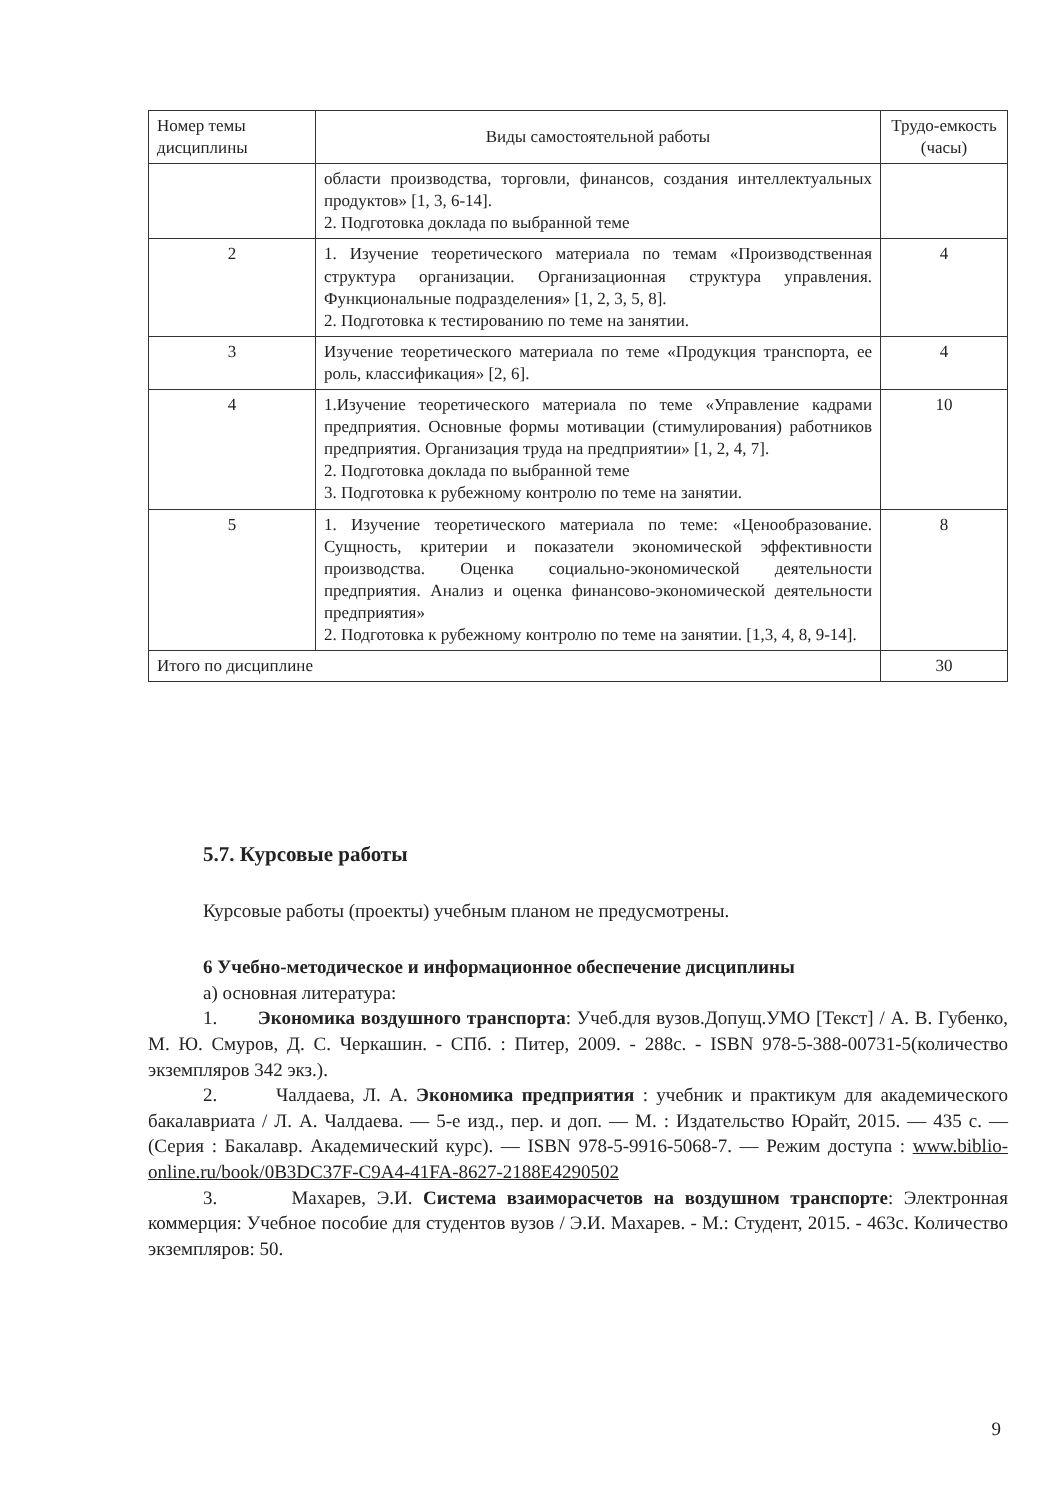| Номер темы дисциплины | Виды самостоятельной работы | Трудо-емкость (часы) |
| --- | --- | --- |
| | области производства, торговли, финансов, создания интеллектуальных продуктов» [1, 3, 6-14]. 2. Подготовка доклада по выбранной теме | |
| 2 | 1. Изучение теоретического материала по темам «Производственная структура организации. Организационная структура управления. Функциональные подразделения» [1, 2, 3, 5, 8]. 2. Подготовка к тестированию по теме на занятии. | 4 |
| 3 | Изучение теоретического материала по теме «Продукция транспорта, ее роль, классификация» [2, 6]. | 4 |
| 4 | 1.Изучение теоретического материала по теме «Управление кадрами предприятия. Основные формы мотивации (стимулирования) работников предприятия. Организация труда на предприятии» [1, 2, 4, 7]. 2. Подготовка доклада по выбранной теме 3. Подготовка к рубежному контролю по теме на занятии. | 10 |
| 5 | 1. Изучение теоретического материала по теме: «Ценообразование. Сущность, критерии и показатели экономической эффективности производства. Оценка социально-экономической деятельности предприятия. Анализ и оценка финансово-экономической деятельности предприятия» 2. Подготовка к рубежному контролю по теме на занятии. [1,3, 4, 8, 9-14]. | 8 |
| Итого по дисциплине | | 30 |
5.7. Курсовые работы
Курсовые работы (проекты) учебным планом не предусмотрены.
6 Учебно-методическое и информационное обеспечение дисциплины
а) основная литература:
1. Экономика воздушного транспорта: Учеб.для вузов.Допущ.УМО [Текст] / А. В. Губенко, М. Ю. Смуров, Д. С. Черкашин. - СПб. : Питер, 2009. - 288с. - ISBN 978-5-388-00731-5(количество экземпляров 342 экз.).
2. Чалдаева, Л. А. Экономика предприятия : учебник и практикум для академического бакалавриата / Л. А. Чалдаева. — 5-е изд., пер. и доп. — М. : Издательство Юрайт, 2015. — 435 с. — (Серия : Бакалавр. Академический курс). — ISBN 978-5-9916-5068-7. — Режим доступа : www.biblio-online.ru/book/0B3DC37F-C9A4-41FA-8627-2188E4290502
3. Махарев, Э.И. Система взаиморасчетов на воздушном транспорте: Электронная коммерция: Учебное пособие для студентов вузов / Э.И. Махарев. - М.: Студент, 2015. - 463с. Количество экземпляров: 50.
9